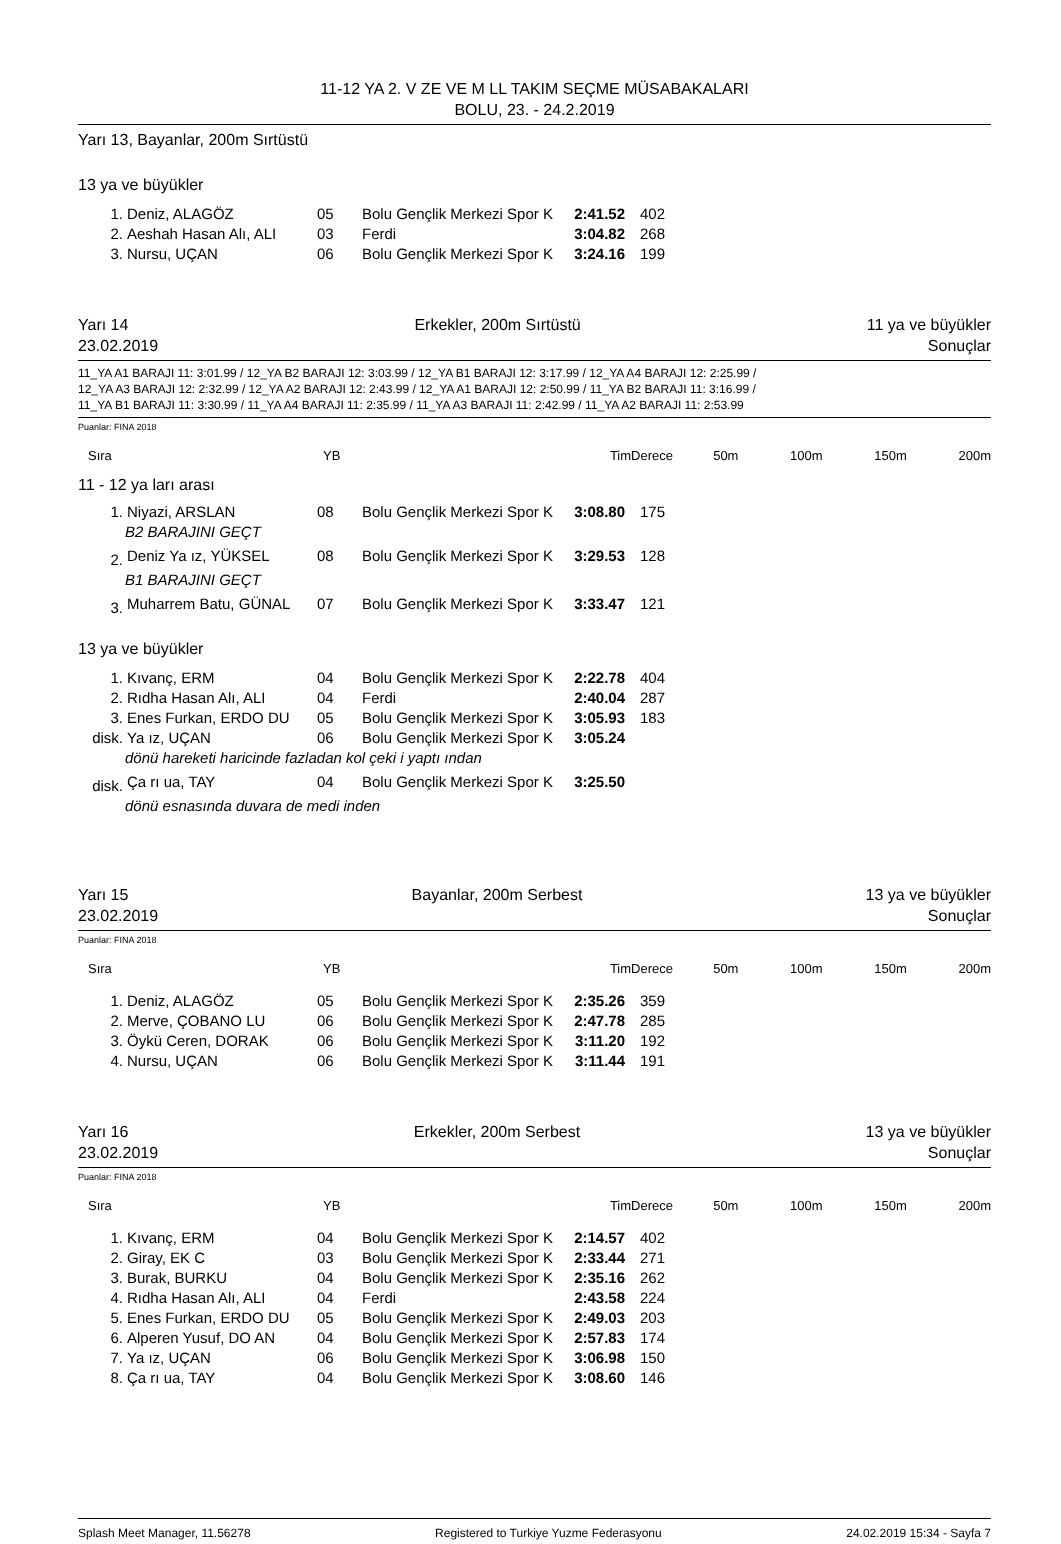11-12 YA 2. V ZE VE M LL TAKIM SEÇME MÜSABAKALARI
BOLU, 23. - 24.2.2019
Yarı 13, Bayanlar, 200m Sırtüstü
13 ya ve büyükler
| 1. | Deniz, ALAGÖZ | 05 | Bolu Gençlik Merkezi Spor K | 2:41.52 | 402 | |
| 2. | Aeshah Hasan Alı, ALI | 03 | Ferdi | 3:04.82 | 268 | |
| 3. | Nursu, UÇAN | 06 | Bolu Gençlik Merkezi Spor K | 3:24.16 | 199 | |
Yarı 14 Erkekler, 200m Sırtüstü 11 ya ve büyükler
23.02.2019 Sonuçlar
11_YA A1 BARAJI 11: 3:01.99 / 12_YA B2 BARAJI 12: 3:03.99 / 12_YA B1 BARAJI 12: 3:17.99 / 12_YA A4 BARAJI 12: 2:25.99 /
12_YA A3 BARAJI 12: 2:32.99 / 12_YA A2 BARAJI 12: 2:43.99 / 12_YA A1 BARAJI 12: 2:50.99 / 11_YA B2 BARAJI 11: 3:16.99 /
11_YA B1 BARAJI 11: 3:30.99 / 11_YA A4 BARAJI 11: 2:35.99 / 11_YA A3 BARAJI 11: 2:42.99 / 11_YA A2 BARAJI 11: 2:53.99
Puanlar: FINA 2018
| Sıra | YB | TimDerece | 50m | 100m | 150m | 200m |
11 - 12 ya ları arası
| 1. | Niyazi, ARSLAN | 08 | Bolu Gençlik Merkezi Spor K | 3:08.80 | 175 | |
| B2 BARAJINI GEÇT | | | | | | |
| 2. | Deniz Ya ız, YÜKSEL | 08 | Bolu Gençlik Merkezi Spor K | 3:29.53 | 128 | |
| B1 BARAJINI GEÇT | | | | | | |
| 3. | Muharrem Batu, GÜNAL | 07 | Bolu Gençlik Merkezi Spor K | 3:33.47 | 121 | |
13 ya ve büyükler
| 1. | Kıvanç, ERM | 04 | Bolu Gençlik Merkezi Spor K | 2:22.78 | 404 | |
| 2. | Rıdha Hasan Alı, ALI | 04 | Ferdi | 2:40.04 | 287 | |
| 3. | Enes Furkan, ERDO DU | 05 | Bolu Gençlik Merkezi Spor K | 3:05.93 | 183 | |
| disk. | Ya ız, UÇAN | 06 | Bolu Gençlik Merkezi Spor K | 3:05.24 | | |
| dönü hareketi haricinde fazladan kol çeki i yaptı ından | | | | | | |
| disk. | Ça rı ua, TAY | 04 | Bolu Gençlik Merkezi Spor K | 3:25.50 | | |
| dönü esnasında duvara de medi inden | | | | | | |
Yarı 15 Bayanlar, 200m Serbest 13 ya ve büyükler
23.02.2019 Sonuçlar
Puanlar: FINA 2018
| Sıra | YB | TimDerece | 50m | 100m | 150m | 200m |
| 1. | Deniz, ALAGÖZ | 05 | Bolu Gençlik Merkezi Spor K | 2:35.26 | 359 | |
| 2. | Merve, ÇOBANO LU | 06 | Bolu Gençlik Merkezi Spor K | 2:47.78 | 285 | |
| 3. | Öykü Ceren, DORAK | 06 | Bolu Gençlik Merkezi Spor K | 3:11.20 | 192 | |
| 4. | Nursu, UÇAN | 06 | Bolu Gençlik Merkezi Spor K | 3:11.44 | 191 | |
Yarı 16 Erkekler, 200m Serbest 13 ya ve büyükler
23.02.2019 Sonuçlar
Puanlar: FINA 2018
| Sıra | YB | TimDerece | 50m | 100m | 150m | 200m |
| 1. | Kıvanç, ERM | 04 | Bolu Gençlik Merkezi Spor K | 2:14.57 | 402 | |
| 2. | Giray, EK C | 03 | Bolu Gençlik Merkezi Spor K | 2:33.44 | 271 | |
| 3. | Burak, BURKU | 04 | Bolu Gençlik Merkezi Spor K | 2:35.16 | 262 | |
| 4. | Rıdha Hasan Alı, ALI | 04 | Ferdi | 2:43.58 | 224 | |
| 5. | Enes Furkan, ERDO DU | 05 | Bolu Gençlik Merkezi Spor K | 2:49.03 | 203 | |
| 6. | Alperen Yusuf, DO AN | 04 | Bolu Gençlik Merkezi Spor K | 2:57.83 | 174 | |
| 7. | Ya ız, UÇAN | 06 | Bolu Gençlik Merkezi Spor K | 3:06.98 | 150 | |
| 8. | Ça rı ua, TAY | 04 | Bolu Gençlik Merkezi Spor K | 3:08.60 | 146 | |
Splash Meet Manager, 11.56278 Registered to Turkiye Yuzme Federasyonu 24.02.2019 15:34 - Sayfa 7